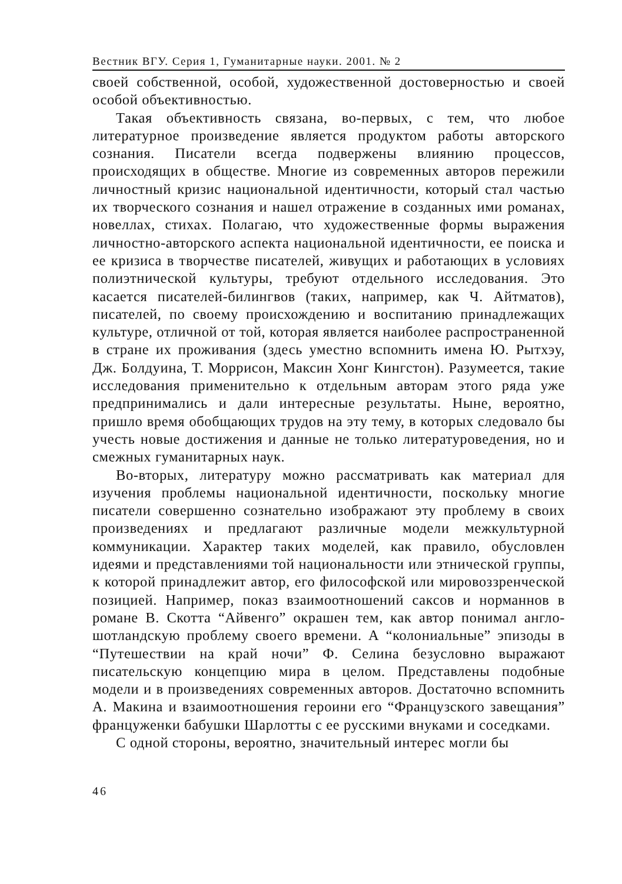Вестник ВГУ. Серия 1, Гуманитарные науки. 2001. № 2
своей собственной, особой, художественной достоверностью и своей особой объективностью.
Такая объективность связана, во-первых, с тем, что любое литературное произведение является продуктом работы авторского сознания. Писатели всегда подвержены влиянию процессов, происходящих в обществе. Многие из современных авторов пережили личностный кризис национальной идентичности, который стал частью их творческого сознания и нашел отражение в созданных ими романах, новеллах, стихах. Полагаю, что художественные формы выражения личностно-авторского аспекта национальной идентичности, ее поиска и ее кризиса в творчестве писателей, живущих и работающих в условиях полиэтнической культуры, требуют отдельного исследования. Это касается писателей-билингвов (таких, например, как Ч. Айтматов), писателей, по своему происхождению и воспитанию принадлежащих культуре, отличной от той, которая является наиболее распространенной в стране их проживания (здесь уместно вспомнить имена Ю. Рытхэу, Дж. Болдуина, Т. Моррисон, Максин Хонг Кингстон). Разумеется, такие исследования применительно к отдельным авторам этого ряда уже предпринимались и дали интересные результаты. Ныне, вероятно, пришло время обобщающих трудов на эту тему, в которых следовало бы учесть новые достижения и данные не только литературоведения, но и смежных гуманитарных наук.
Во-вторых, литературу можно рассматривать как материал для изучения проблемы национальной идентичности, поскольку многие писатели совершенно сознательно изображают эту проблему в своих произведениях и предлагают различные модели межкультурной коммуникации. Характер таких моделей, как правило, обусловлен идеями и представлениями той национальности или этнической группы, к которой принадлежит автор, его философской или мировоззренческой позицией. Например, показ взаимоотношений саксов и норманнов в романе В. Скотта “Айвенго” окрашен тем, как автор понимал англо-шотландскую проблему своего времени. А “колониальные” эпизоды в “Путешествии на край ночи” Ф. Селина безусловно выражают писательскую концепцию мира в целом. Представлены подобные модели и в произведениях современных авторов. Достаточно вспомнить А. Макина и взаимоотношения героини его “Французского завещания” француженки бабушки Шарлотты с ее русскими внуками и соседками.
С одной стороны, вероятно, значительный интерес могли бы
46